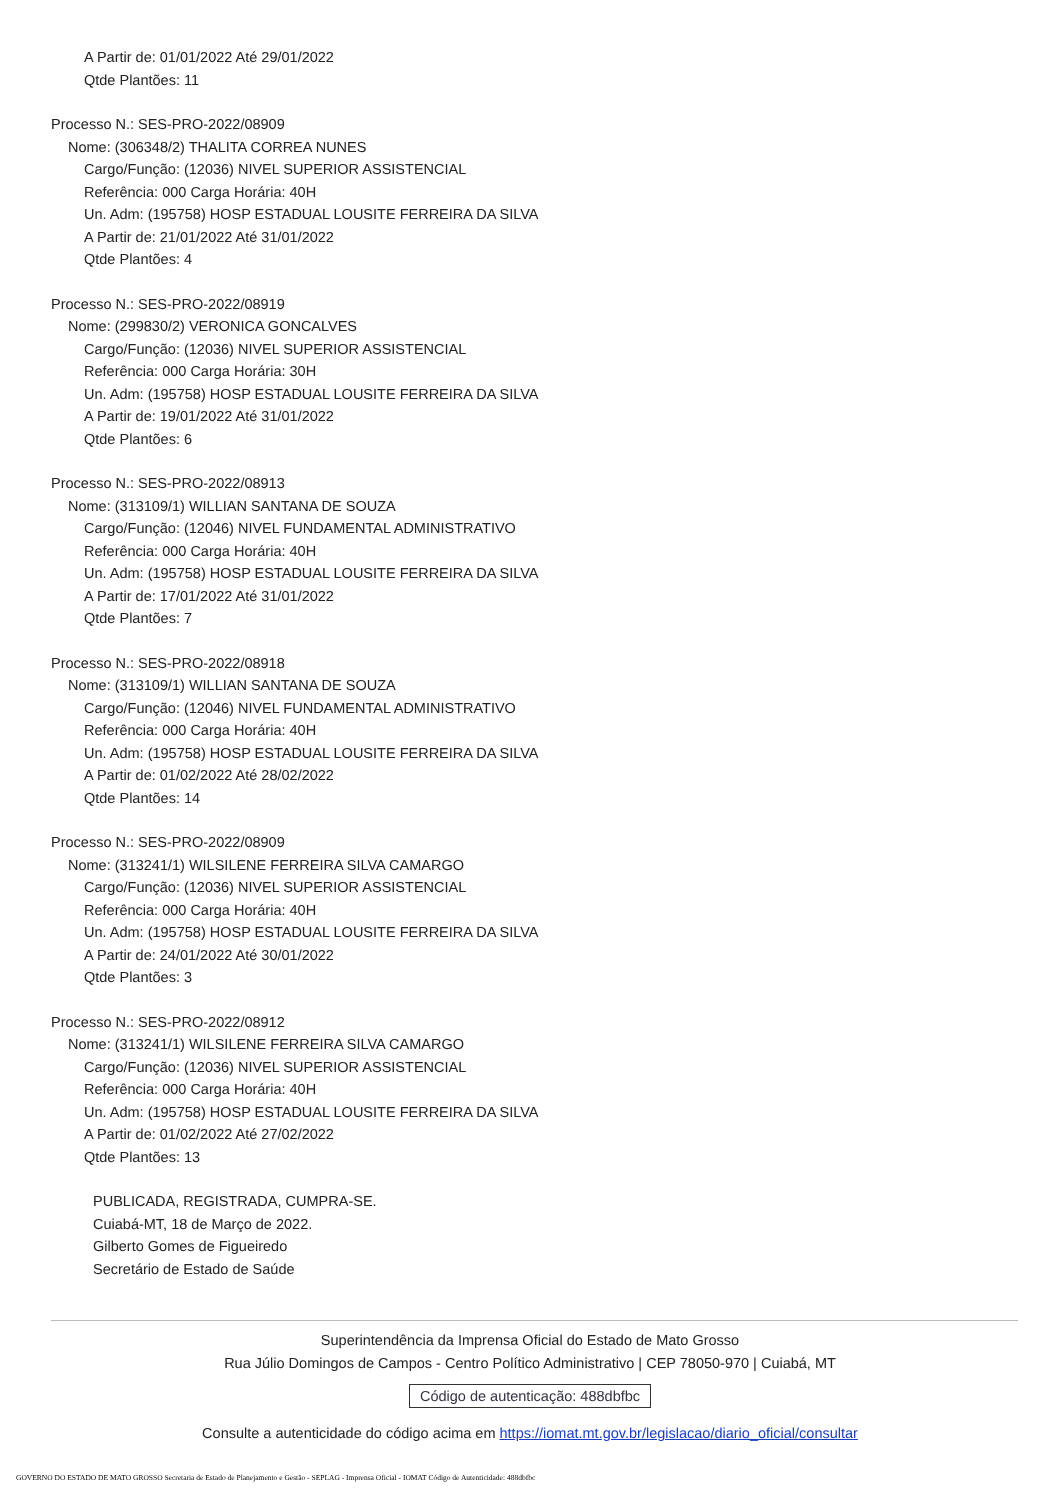A Partir de: 01/01/2022 Até 29/01/2022
Qtde Plantões: 11
Processo N.: SES-PRO-2022/08909
Nome: (306348/2) THALITA CORREA NUNES
Cargo/Função: (12036) NIVEL SUPERIOR ASSISTENCIAL
Referência: 000 Carga Horária: 40H
Un. Adm: (195758) HOSP ESTADUAL LOUSITE FERREIRA DA SILVA
A Partir de: 21/01/2022 Até 31/01/2022
Qtde Plantões: 4
Processo N.: SES-PRO-2022/08919
Nome: (299830/2) VERONICA GONCALVES
Cargo/Função: (12036) NIVEL SUPERIOR ASSISTENCIAL
Referência: 000 Carga Horária: 30H
Un. Adm: (195758) HOSP ESTADUAL LOUSITE FERREIRA DA SILVA
A Partir de: 19/01/2022 Até 31/01/2022
Qtde Plantões: 6
Processo N.: SES-PRO-2022/08913
Nome: (313109/1) WILLIAN SANTANA DE SOUZA
Cargo/Função: (12046) NIVEL FUNDAMENTAL ADMINISTRATIVO
Referência: 000 Carga Horária: 40H
Un. Adm: (195758) HOSP ESTADUAL LOUSITE FERREIRA DA SILVA
A Partir de: 17/01/2022 Até 31/01/2022
Qtde Plantões: 7
Processo N.: SES-PRO-2022/08918
Nome: (313109/1) WILLIAN SANTANA DE SOUZA
Cargo/Função: (12046) NIVEL FUNDAMENTAL ADMINISTRATIVO
Referência: 000 Carga Horária: 40H
Un. Adm: (195758) HOSP ESTADUAL LOUSITE FERREIRA DA SILVA
A Partir de: 01/02/2022 Até 28/02/2022
Qtde Plantões: 14
Processo N.: SES-PRO-2022/08909
Nome: (313241/1) WILSILENE FERREIRA SILVA CAMARGO
Cargo/Função: (12036) NIVEL SUPERIOR ASSISTENCIAL
Referência: 000 Carga Horária: 40H
Un. Adm: (195758) HOSP ESTADUAL LOUSITE FERREIRA DA SILVA
A Partir de: 24/01/2022 Até 30/01/2022
Qtde Plantões: 3
Processo N.: SES-PRO-2022/08912
Nome: (313241/1) WILSILENE FERREIRA SILVA CAMARGO
Cargo/Função: (12036) NIVEL SUPERIOR ASSISTENCIAL
Referência: 000 Carga Horária: 40H
Un. Adm: (195758) HOSP ESTADUAL LOUSITE FERREIRA DA SILVA
A Partir de: 01/02/2022 Até 27/02/2022
Qtde Plantões: 13
PUBLICADA, REGISTRADA, CUMPRA-SE.
Cuiabá-MT, 18 de Março de 2022.
Gilberto Gomes de Figueiredo
Secretário de Estado de Saúde
Superintendência da Imprensa Oficial do Estado de Mato Grosso
Rua Júlio Domingos de Campos - Centro Político Administrativo | CEP 78050-970 | Cuiabá, MT
Código de autenticação: 488dbfbc
Consulte a autenticidade do código acima em https://iomat.mt.gov.br/legislacao/diario_oficial/consultar
GOVERNO DO ESTADO DE MATO GROSSO Secretaria de Estado de Planejamento e Gestão - SEPLAG - Imprensa Oficial - IOMAT Código de Autenticidade: 488dbfbc